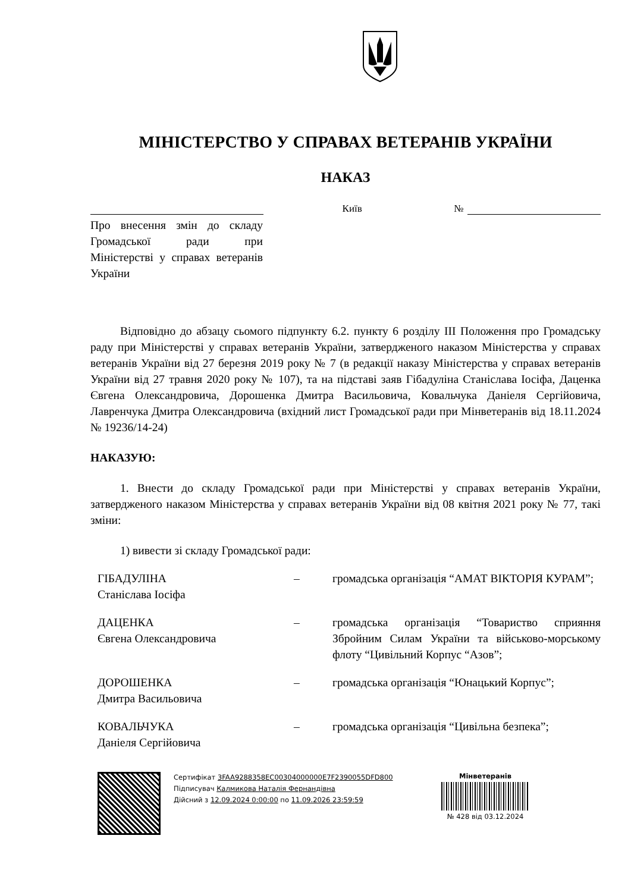МІНІСТЕРСТВО У СПРАВАХ ВЕТЕРАНІВ УКРАЇНИ
НАКАЗ
Київ
№
Про внесення змін до складу Громадської ради при Міністерстві у справах ветеранів України
Відповідно до абзацу сьомого підпункту 6.2. пункту 6 розділу ІІІ Положення про Громадську раду при Міністерстві у справах ветеранів України, затвердженого наказом Міністерства у справах ветеранів України від 27 березня 2019 року № 7 (в редакції наказу Міністерства у справах ветеранів України від 27 травня 2020 року № 107), та на підставі заяв Гібадуліна Станіслава Іосіфа, Даценка Євгена Олександровича, Дорошенка Дмитра Васильовича, Ковальчука Даніеля Сергійовича, Лавренчука Дмитра Олександровича (вхідний лист Громадської ради при Мінветеранів від 18.11.2024 № 19236/14-24)
НАКАЗУЮ:
1. Внести до складу Громадської ради при Міністерстві у справах ветеранів України, затвердженого наказом Міністерства у справах ветеранів України від 08 квітня 2021 року № 77, такі зміни:
1) вивести зі складу Громадської ради:
| ГІБАДУЛІНА Станіслава Іосіфа | – | громадська організація “АМАТ ВІКТОРІЯ КУРАМ”; |
| ДАЦЕНКА Євгена Олександровича | – | громадська організація “Товариство сприяння Збройним Силам України та військово-морському флоту “Цивільний Корпус “Азов”; |
| ДОРОШЕНКА Дмитра Васильовича | – | громадська організація “Юнацький Корпус”; |
| КОВАЛЬЧУКА Даніеля Сергійовича | – | громадська організація “Цивільна безпека”; |
Сертифікат 3FAA9288358EC00304000000E7F2390055DFD800
Підписувач Калмикова Наталія Фернандівна
Дійсний з 12.09.2024 0:00:00 по 11.09.2026 23:59:59
Мінветеранів
№ 428 від 03.12.2024